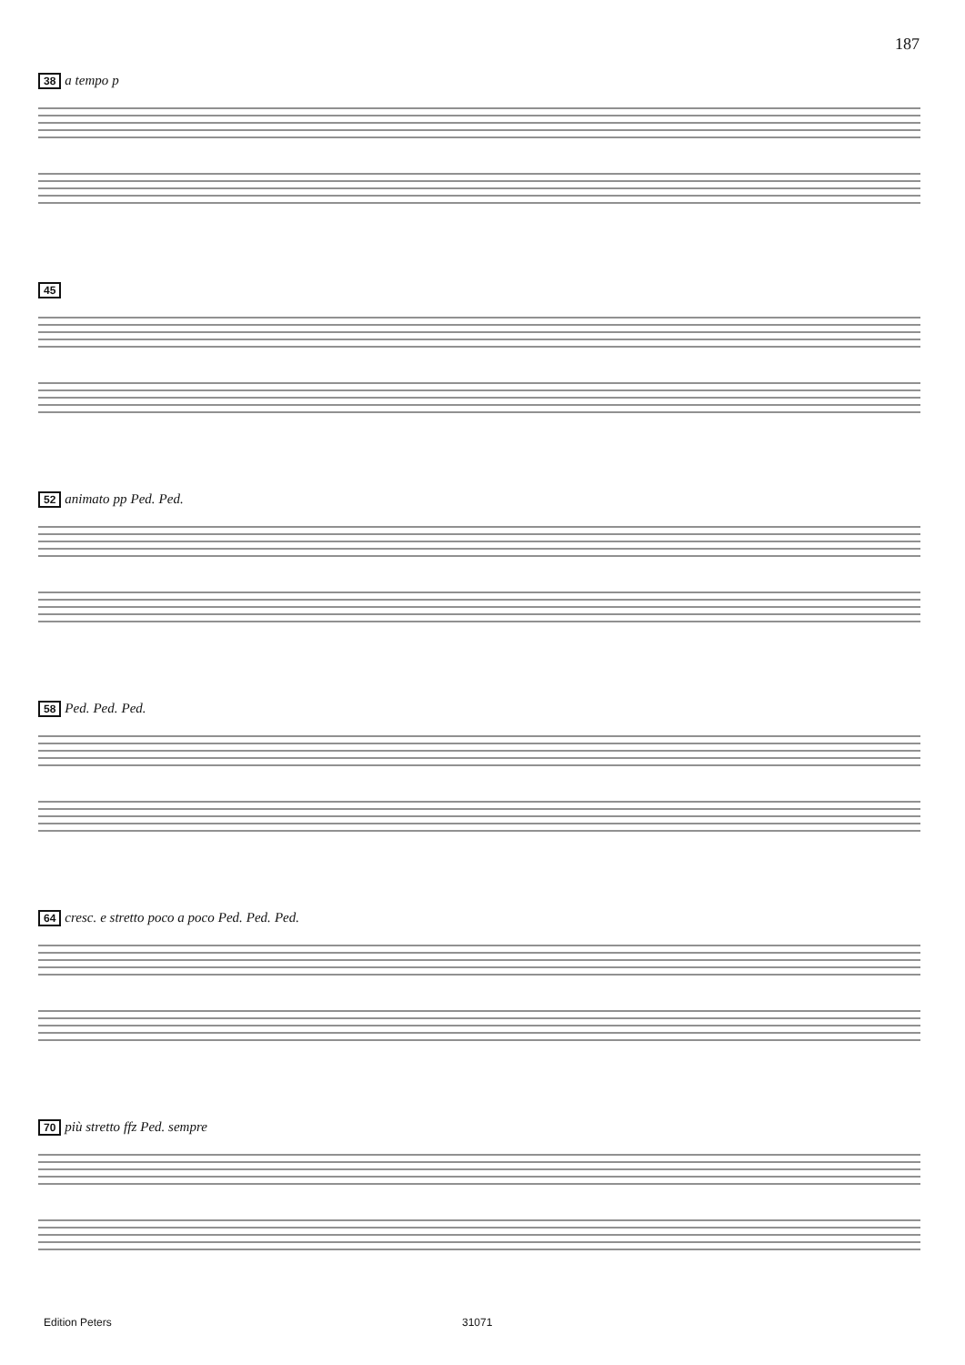187
38 a tempo p
45
52 animato pp Ped. Ped.
58 Ped. Ped. Ped.
64 cresc. e stretto poco a poco Ped. Ped. Ped.
70 più stretto ffz Ped. sempre
Edition Peters 31071